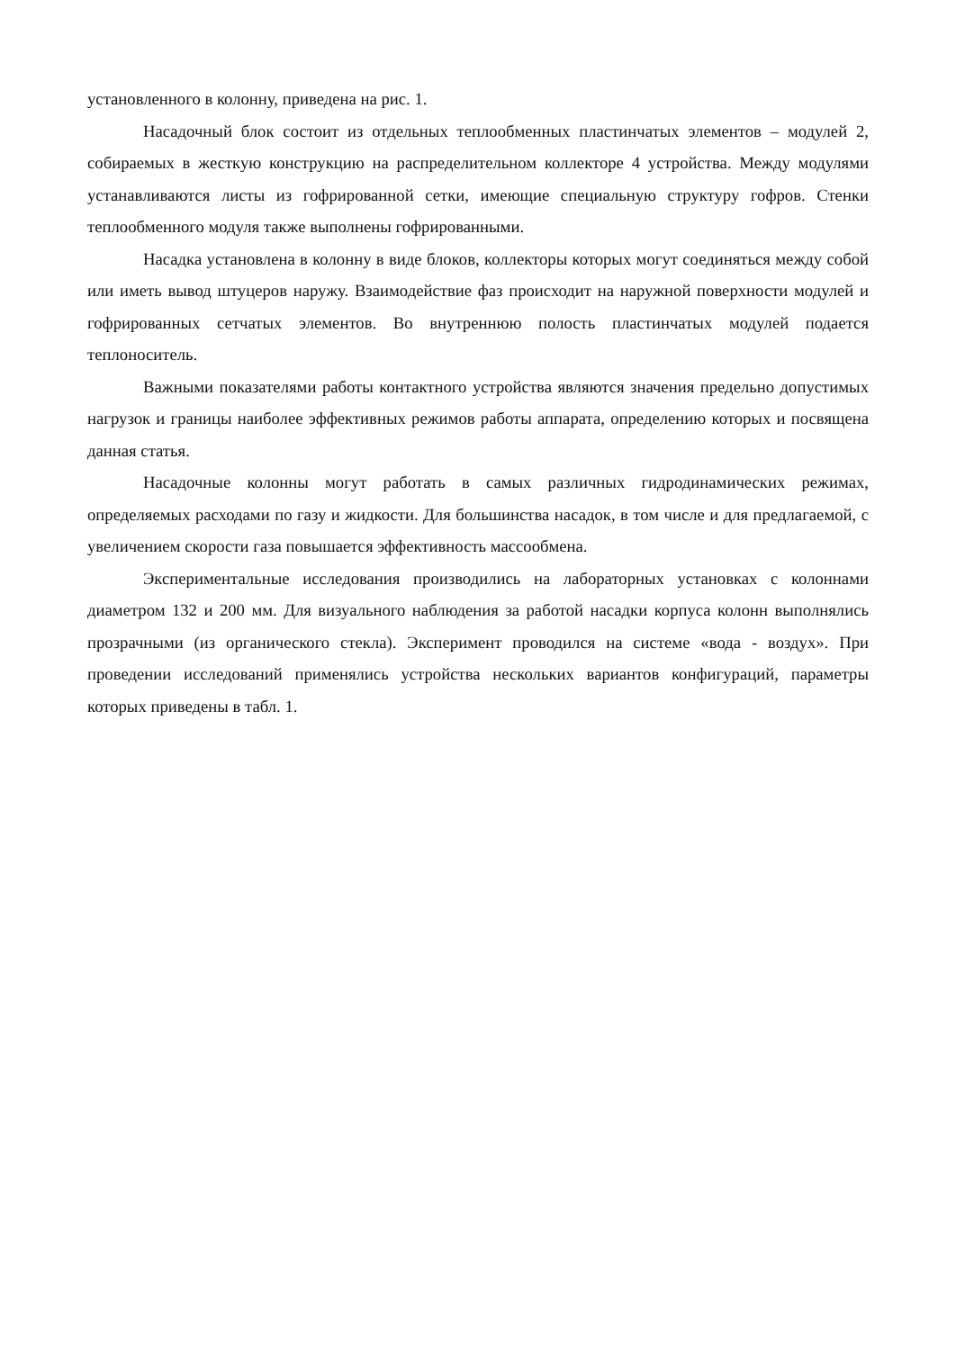установленного в колонну, приведена на рис. 1.
Насадочный блок состоит из отдельных теплообменных пластинчатых элементов – модулей 2, собираемых в жесткую конструкцию на распределительном коллекторе 4 устройства. Между модулями устанавливаются листы из гофрированной сетки, имеющие специальную структуру гофров. Стенки теплообменного модуля также выполнены гофрированными.
Насадка установлена в колонну в виде блоков, коллекторы которых могут соединяться между собой или иметь вывод штуцеров наружу. Взаимодействие фаз происходит на наружной поверхности модулей и гофрированных сетчатых элементов. Во внутреннюю полость пластинчатых модулей подается теплоноситель.
Важными показателями работы контактного устройства являются значения предельно допустимых нагрузок и границы наиболее эффективных режимов работы аппарата, определению которых и посвящена данная статья.
Насадочные колонны могут работать в самых различных гидродинамических режимах, определяемых расходами по газу и жидкости. Для большинства насадок, в том числе и для предлагаемой, с увеличением скорости газа повышается эффективность массообмена.
Экспериментальные исследования производились на лабораторных установках с колоннами диаметром 132 и 200 мм. Для визуального наблюдения за работой насадки корпуса колонн выполнялись прозрачными (из органического стекла). Эксперимент проводился на системе «вода - воздух». При проведении исследований применялись устройства нескольких вариантов конфигураций, параметры которых приведены в табл. 1.